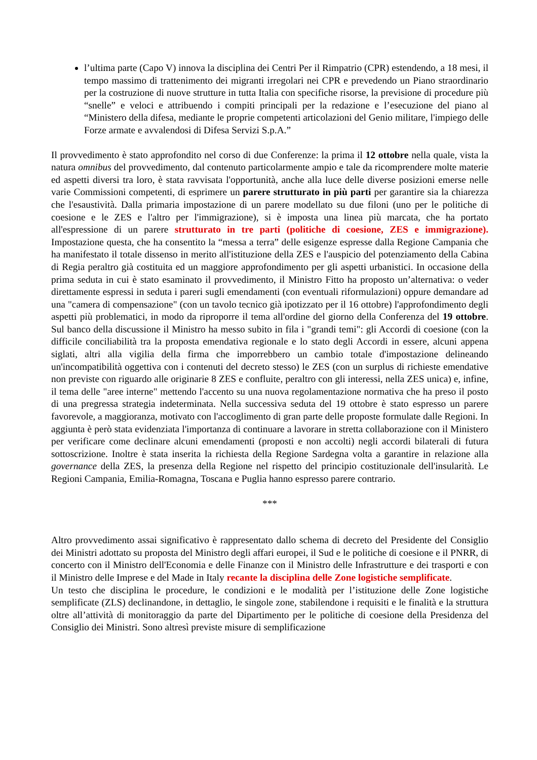l’ultima parte (Capo V) innova la disciplina dei Centri Per il Rimpatrio (CPR) estendendo, a 18 mesi, il tempo massimo di trattenimento dei migranti irregolari nei CPR e prevedendo un Piano straordinario per la costruzione di nuove strutture in tutta Italia con specifiche risorse, la previsione di procedure più “snelle” e veloci e attribuendo i compiti principali per la redazione e l’esecuzione del piano al “Ministero della difesa, mediante le proprie competenti articolazioni del Genio militare, l'impiego delle Forze armate e avvalendosi di Difesa Servizi S.p.A.”
Il provvedimento è stato approfondito nel corso di due Conferenze: la prima il 12 ottobre nella quale, vista la natura omnibus del provvedimento, dal contenuto particolarmente ampio e tale da ricomprendere molte materie ed aspetti diversi tra loro, è stata ravvisata l'opportunità, anche alla luce delle diverse posizioni emerse nelle varie Commissioni competenti, di esprimere un parere strutturato in più parti per garantire sia la chiarezza che l'esaustività. Dalla primaria impostazione di un parere modellato su due filoni (uno per le politiche di coesione e le ZES e l'altro per l'immigrazione), si è imposta una linea più marcata, che ha portato all'espressione di un parere strutturato in tre parti (politiche di coesione, ZES e immigrazione). Impostazione questa, che ha consentito la “messa a terra” delle esigenze espresse dalla Regione Campania che ha manifestato il totale dissenso in merito all'istituzione della ZES e l'auspicio del potenziamento della Cabina di Regia peraltro già costituita ed un maggiore approfondimento per gli aspetti urbanistici. In occasione della prima seduta in cui è stato esaminato il provvedimento, il Ministro Fitto ha proposto un’alternativa: o veder direttamente espressi in seduta i pareri sugli emendamenti (con eventuali riformulazioni) oppure demandare ad una "camera di compensazione" (con un tavolo tecnico già ipotizzato per il 16 ottobre) l'approfondimento degli aspetti più problematici, in modo da riproporre il tema all'ordine del giorno della Conferenza del 19 ottobre. Sul banco della discussione il Ministro ha messo subito in fila i "grandi temi": gli Accordi di coesione (con la difficile conciliabilità tra la proposta emendativa regionale e lo stato degli Accordi in essere, alcuni appena siglati, altri alla vigilia della firma che imporrebbero un cambio totale d'impostazione delineando un'incompatibilità oggettiva con i contenuti del decreto stesso) le ZES (con un surplus di richieste emendative non previste con riguardo alle originarie 8 ZES e confluite, peraltro con gli interessi, nella ZES unica) e, infine, il tema delle "aree interne" mettendo l'accento su una nuova regolamentazione normativa che ha preso il posto di una pregressa strategia indeterminata. Nella successiva seduta del 19 ottobre è stato espresso un parere favorevole, a maggioranza, motivato con l'accoglimento di gran parte delle proposte formulate dalle Regioni. In aggiunta è però stata evidenziata l'importanza di continuare a lavorare in stretta collaborazione con il Ministero per verificare come declinare alcuni emendamenti (proposti e non accolti) negli accordi bilaterali di futura sottoscrizione. Inoltre è stata inserita la richiesta della Regione Sardegna volta a garantire in relazione alla governance della ZES, la presenza della Regione nel rispetto del principio costituzionale dell'insularità. Le Regioni Campania, Emilia-Romagna, Toscana e Puglia hanno espresso parere contrario.
***
Altro provvedimento assai significativo è rappresentato dallo schema di decreto del Presidente del Consiglio dei Ministri adottato su proposta del Ministro degli affari europei, il Sud e le politiche di coesione e il PNRR, di concerto con il Ministro dell'Economia e delle Finanze con il Ministro delle Infrastrutture e dei trasporti e con il Ministro delle Imprese e del Made in Italy recante la disciplina delle Zone logistiche semplificate.
Un testo che disciplina le procedure, le condizioni e le modalità per l’istituzione delle Zone logistiche semplificate (ZLS) declinandone, in dettaglio, le singole zone, stabilendone i requisiti e le finalità e la struttura oltre all’attività di monitoraggio da parte del Dipartimento per le politiche di coesione della Presidenza del Consiglio dei Ministri. Sono altresì previste misure di semplificazione